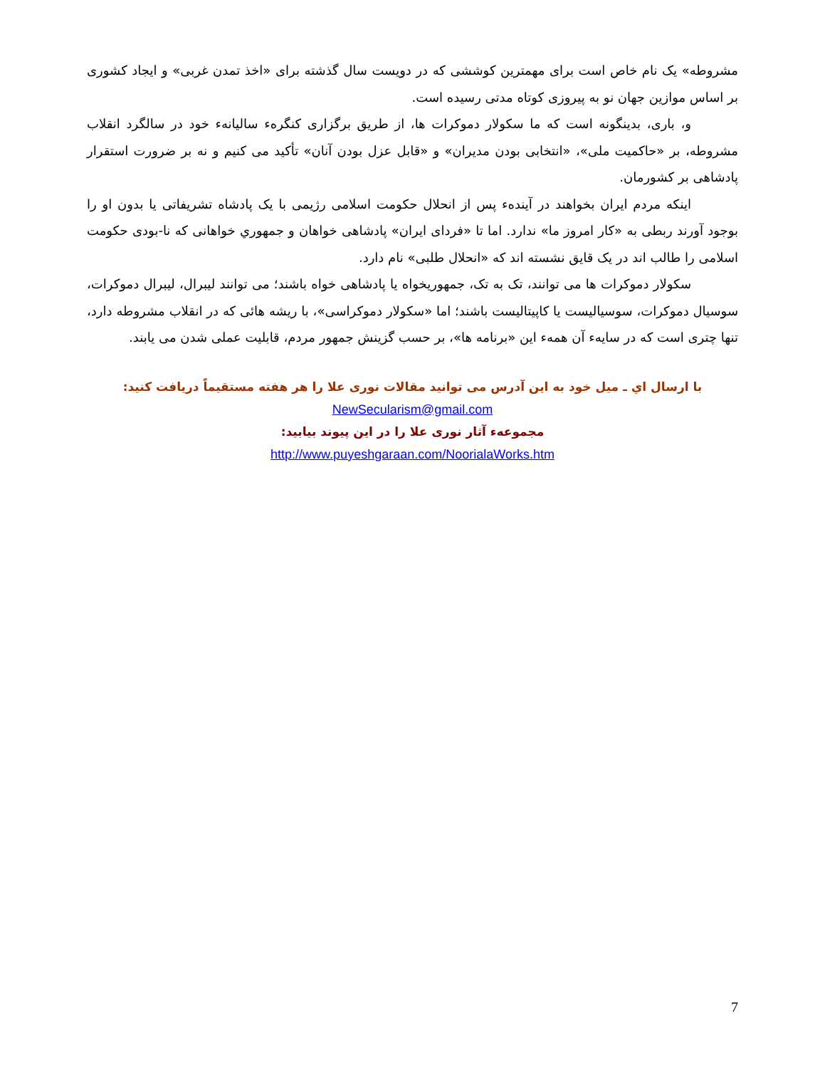مشروطه» یک نام خاص است برای مهمترین کوششی که در دویست سال گذشته برای «اخذ تمدن غربی» و ایجاد کشوری بر اساس موازین جهان نو به پیروزی کوتاه مدتی رسیده است.
و، باری، بدینگونه است که ما سکولار دموکرات ها، از طریق برگزاری کنگرهء سالیانهء خود در سالگرد انقلاب مشروطه، بر «حاکمیت ملی»، «انتخابی بودن مدیران» و «قابل عزل بودن آنان» تأکید می کنیم و نه بر ضرورت استقرار پادشاهی بر کشورمان.
اینکه مردم ایران بخواهند در آیندهء پس از انحلال حکومت اسلامی رژیمی با یک پادشاه تشریفاتی یا بدون او را بوجود آورند ربطی به «کار امروز ما» ندارد. اما تا «فردای ایران» پادشاهی خواهان و جمهوري خواهانی که نا-بودی حکومت اسلامی را طالب اند در یک قایق نشسته اند که «انحلال طلبی» نام دارد.
سکولار دموکرات ها می توانند، تک به تک، جمهوریخواه یا پادشاهی خواه باشند؛ می توانند لیبرال، لیبرال دموکرات، سوسیال دموکرات، سوسیالیست یا کاپیتالیست باشند؛ اما «سکولار دموکراسی»، با ریشه هائی که در انقلاب مشروطه دارد، تنها چتری است که در سایهء آن همهء این «برنامه ها»، بر حسب گزینش جمهور مردم، قابلیت عملی شدن می یابند.
با ارسال اي ـ ميل خود به اين آدرس می توانيد مقالات نوری علا را هر هفته مستقيماً دريافت کنيد:
NewSecularism@gmail.com
مجموعهء آثار نوری علا را در اين پيوند بيابيد:
http://www.puyeshgaraan.com/NoorialaWorks.htm
7